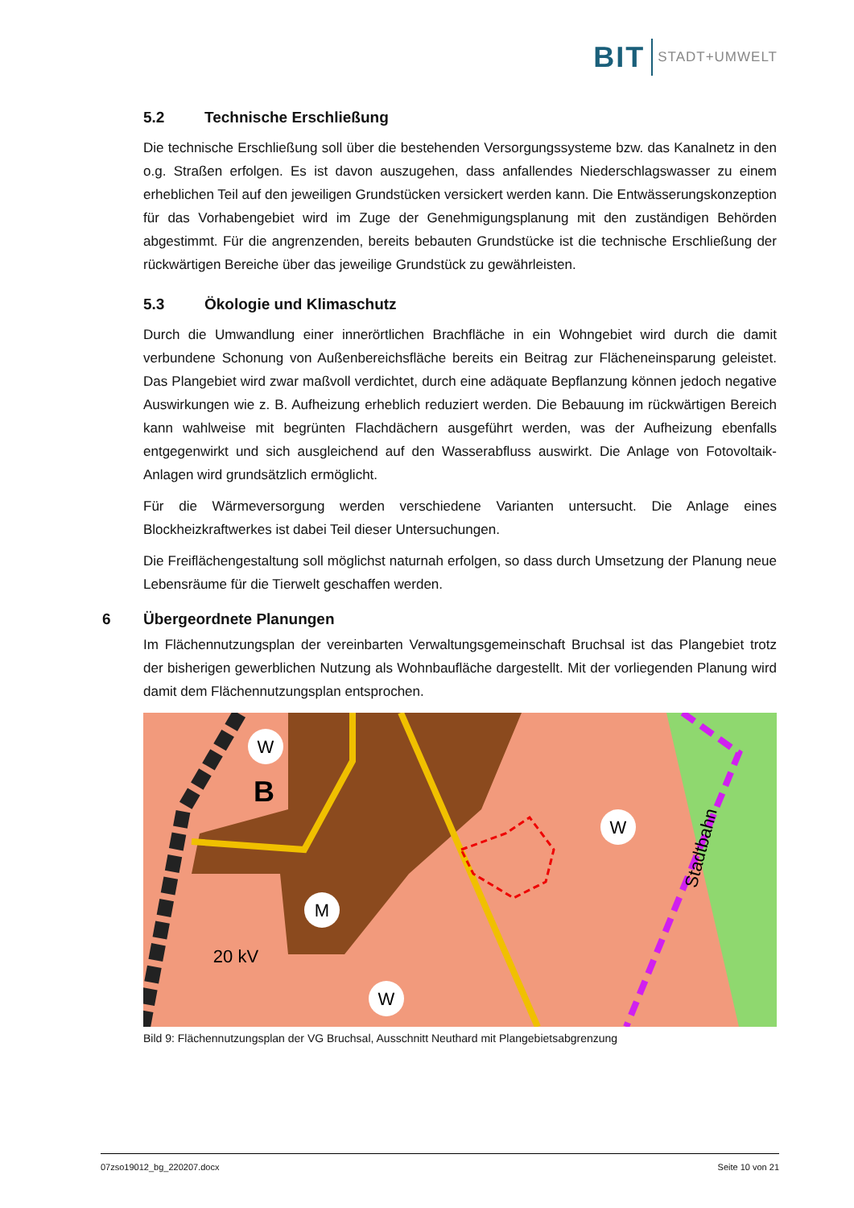BIT STADT+UMWELT
5.2 Technische Erschließung
Die technische Erschließung soll über die bestehenden Versorgungssysteme bzw. das Kanalnetz in den o.g. Straßen erfolgen. Es ist davon auszugehen, dass anfallendes Niederschlagswasser zu einem erheblichen Teil auf den jeweiligen Grundstücken versickert werden kann. Die Entwässerungskonzeption für das Vorhabengebiet wird im Zuge der Genehmigungsplanung mit den zuständigen Behörden abgestimmt. Für die angrenzenden, bereits bebauten Grundstücke ist die technische Erschließung der rückwärtigen Bereiche über das jeweilige Grundstück zu gewährleisten.
5.3 Ökologie und Klimaschutz
Durch die Umwandlung einer innerörtlichen Brachfläche in ein Wohngebiet wird durch die damit verbundene Schonung von Außenbereichsfläche bereits ein Beitrag zur Flächeneinsparung geleistet. Das Plangebiet wird zwar maßvoll verdichtet, durch eine adäquate Bepflanzung können jedoch negative Auswirkungen wie z. B. Aufheizung erheblich reduziert werden. Die Bebauung im rückwärtigen Bereich kann wahlweise mit begrünten Flachdächern ausgeführt werden, was der Aufheizung ebenfalls entgegenwirkt und sich ausgleichend auf den Wasserabfluss auswirkt. Die Anlage von Fotovoltaik-Anlagen wird grundsätzlich ermöglicht.
Für die Wärmeversorgung werden verschiedene Varianten untersucht. Die Anlage eines Blockheizkraftwerkes ist dabei Teil dieser Untersuchungen.
Die Freiflächengestaltung soll möglichst naturnah erfolgen, so dass durch Umsetzung der Planung neue Lebensräume für die Tierwelt geschaffen werden.
6 Übergeordnete Planungen
Im Flächennutzungsplan der vereinbarten Verwaltungsgemeinschaft Bruchsal ist das Plangebiet trotz der bisherigen gewerblichen Nutzung als Wohnbaufläche dargestellt. Mit der vorliegenden Planung wird damit dem Flächennutzungsplan entsprochen.
W
W
M
W
B
20 kV
Stadtbahn
Bild 9: Flächennutzungsplan der VG Bruchsal, Ausschnitt Neuthard mit Plangebietsabgrenzung
07zso19012_bg_220207.docx Seite 10 von 21